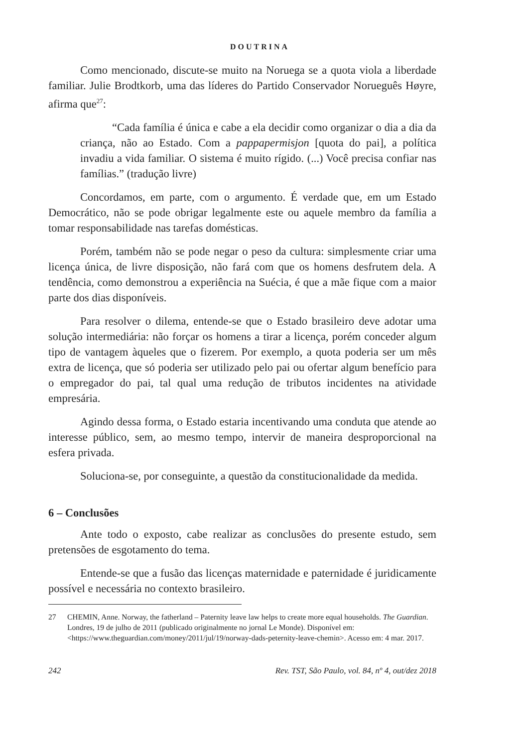DOUTRINA
Como mencionado, discute-se muito na Noruega se a quota viola a liberdade familiar. Julie Brodtkorb, uma das líderes do Partido Conservador Norueguês Høyre, afirma que<sup>27</sup>:
“Cada família é única e cabe a ela decidir como organizar o dia a dia da criança, não ao Estado. Com a pappapermisjon [quota do pai], a política invadiu a vida familiar. O sistema é muito rígido. (...) Você precisa confiar nas famílias.” (tradução livre)
Concordamos, em parte, com o argumento. É verdade que, em um Estado Democrático, não se pode obrigar legalmente este ou aquele membro da família a tomar responsabilidade nas tarefas domésticas.
Porém, também não se pode negar o peso da cultura: simplesmente criar uma licença única, de livre disposição, não fará com que os homens desfrutem dela. A tendência, como demonstrou a experiência na Suécia, é que a mãe fique com a maior parte dos dias disponíveis.
Para resolver o dilema, entende-se que o Estado brasileiro deve adotar uma solução intermediária: não forçar os homens a tirar a licença, porém conceder algum tipo de vantagem àqueles que o fizerem. Por exemplo, a quota poderia ser um mês extra de licença, que só poderia ser utilizado pelo pai ou ofertar algum benefício para o empregador do pai, tal qual uma redução de tributos incidentes na atividade empresária.
Agindo dessa forma, o Estado estaria incentivando uma conduta que atende ao interesse público, sem, ao mesmo tempo, intervir de maneira desproporcional na esfera privada.
Soluciona-se, por conseguinte, a questão da constitucionalidade da medida.
6 – Conclusões
Ante todo o exposto, cabe realizar as conclusões do presente estudo, sem pretensões de esgotamento do tema.
Entende-se que a fusão das licenças maternidade e paternidade é juridicamente possível e necessária no contexto brasileiro.
27 CHEMIN, Anne. Norway, the fatherland – Paternity leave law helps to create more equal households. The Guardian. Londres, 19 de julho de 2011 (publicado originalmente no jornal Le Monde). Disponível em: <https://www.theguardian.com/money/2011/jul/19/norway-dads-peternity-leave-chemin>. Acesso em: 4 mar. 2017.
242 Rev. TST, São Paulo, vol. 84, nº 4, out/dez 2018